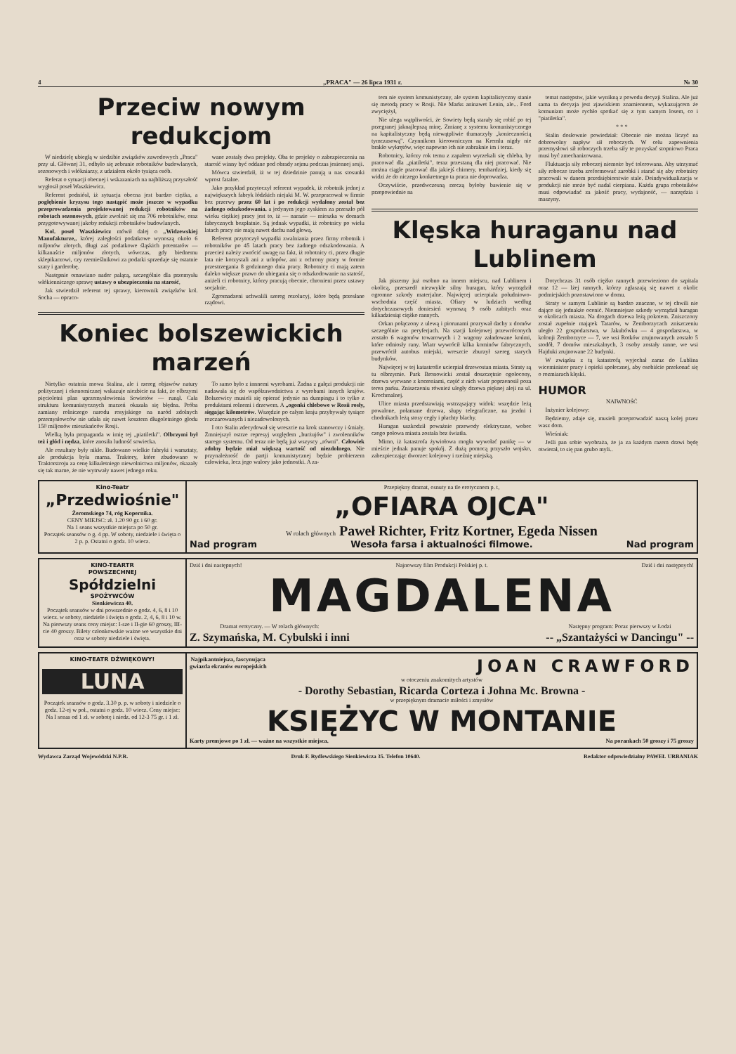4 „PRACA" — 26 lipca 1931 r. № 30
Przeciw nowym redukcjom
W niedzielę ubiegłą w siedzibie związków zawodowych „Praca" przy ul. Głównej 31, odbyło się zebranie robotników budowlanych, sezonowych i włókniarzy, z udziałem około tysiąca osób.
Referat o sytuacji obecnej i wskazaniach na najbliższą przyszłość wygłosił poseł Waszkiewicz.
Referent podniósł, iż sytuacja obecna jest bardzo ciężka, a pogłębienie kryzysu tego nastąpić może jeszcze w wypadku przeprowadzenia projektowanej redukcji robotników na robotach sezonowych, gdzie zwolnić się ma 706 robotników, oraz przygotowywanej jakoby redukcji robotników budowlanych.
Kol. poseł Waszkiewicz mówił dalej o „Widzewskiej Manufakturze„ której zaległości podatkowe wynoszą około 6 miljonów złotych, długi zaś podatkowe śląskich potentatów — kilkanaście miljonów złotych, wówczas, gdy biednemu sklepikarzowi, czy rzemieślnikowi za podatki sprzedaje się ostatnie szaty i garderobę.
Następnie omawiano nader palącą, szczególnie dla przemysłu włókienniczego sprawę ustawy o ubezpieczeniu na starość,
Jak stwierdził referent tej sprawy, kierownik związków kol. Socha — opraco-
wane zostały dwa projekty. Oba te projekty o zabezpieczeniu na starość winny być oddane pod obrady sejmu podczas jesiennej sesji.
Mówca stwierdził, iż w tej dziedzinie panują u nas stosunki wprost fatalne.
Jako przykład przytoczył referent wypadek, iż robotnik jednej z największych fabryk łódzkich niejaki M. W. przepracował w firmie bez przerwy przez 60 lat i po redukcji wydalony został bez żadnego odszkodowania. a jedynym jego zyskiem za przeszło pół wieku ciężkiej pracy jest to, iż — narazie — mieszka w domach fabrycznych bezpłatnie. Są jednak wypadki, iż robotnicy po wielu latach pracy nie mają nawet dachu nad głową.
Referent przytoczył wypadki zwalniania przez firmy robotnik i robotników po 45 latach pracy bez żadnego odszkodowania. A przecież należy zwrócić uwagę na fakt, iż robotnicy ci, przez długie lata nie korzystali ani z urlopów, ani z ochrony pracy w formie przestrzegania 8 godzinnego dnia pracy. Robotnicy ci mają zatem daleko większe prawo do ubiegania się o odszkodowanie na statość, aniżeli ci robotnicy, którzy pracują obecnie, chronieni przez ustawy socjalnie.
Zgromadzeni uchwalili szereg rezolucyj, które będą przesłane rządowi.
Koniec bolszewickich marzeń
Nietylko ostatnia mowa Stalina, ale i rzereg objawów natury politycznej i ekonomicznej wskazuje niezbicie na fakt, że olbrzymi pięcioletni plan uprzemysłowienia Sowietów — runął. Cała struktura komunistycznych marzeń okazała się błędna. Próba zamiany rolniczego narodu rosyjskiego na naród zdolnych przemysłowców nie udała się nawet kosztem długoletniego głodu 150 miljonów mieszkańców Rosji.
Wielką była propaganda w imię tej „piatiletki". Olbrzymi był też i głód i nędza, które znosiła ludność sowiecka.
Ale rezultaty były nikłe. Budowano wielkie fabryki i warsztaty, ale produkcja była marna. Traktory, które zbudowano w Traktorstroju za cenę kilkuletniego niewolnictwa miljonów, okazały się tak marne, że nie wytrwały nawet jednego roku.
To samo było z innnemi wyrobami. Żadna z gałęzi produkcji nie nadawała się do współzawodnictwa z wyrobami innych krajów. Bolszewicy musieli się opierać jedynie na dumpingu i to tylko z produktami rolnemi i drzewem. A „ogonki chlebowe w Rosii rosły, sięgając kilometrów. Wszędzie po całym kraju przybywały tysiące rozczarowanych i niezadowolonych.
I oto Stalin zdecydował się wreszcie na krok stanowczy i śmiały. Zmniejszył ostrze represyj względem „burżujów" i zwolenników starego systemu. Od teraz nie będą już wszyscy „równi". Człowiek zdolny będzie miał większą wartość od niezdolnego. Nie przynależność do partji komunistycznej będzie probierzem człowieka, lecz jego walory jako jednostki. A za-
tem nie system komunistyczny, ale system kapitalistyczny stanie się metodą pracy w Rosji. Nie Marks aninawet Lenin, ale... Ford zwyciężył,
Nie ulega wątpliwości, że Sowiety będą starały się robić po tej przegranej jaknajlepszą minę. Zmianę z systemu komunistycznego na kapitalistyczny będą niewątpliwie tłumaczyły „koniecznością tymczasową". Czynnikom kierowniczym na Kremlu nigdy nie brakło wykrętów, więc napewno ich nie zabraknie im i teraz.
Robotnicy, którzy rok temu z zapałem wyrzekali się chleba, by pracować dla „piatiletki", teraz przestaną dla niej pracować. Nie można ciągle pracować dla jakiejś chimery, tembardziej, kiedy się widzi że do niczego konkretnego ta praca nie doprowadza.
Oczywiście, przedwczesną rzeczą byłoby bawienie się w przepowiednie na
temat następstw, jakie wynikną z powodu decyzji Stalina. Ale już sama ta decyzja jest zjawiskiem znamiennem, wykazującem że komunizm może rychło spotkać się z tym samym losem, co i "piatiletka".
* * *
Stalin dosłownie powiedział: Obecnie nie można liczyć na dobrowolny napływ sił roboczych. W celu zapewnienia przemysłowi sił roboczych trzeba siły te pozyskać stopniowo Praca musi być zmechanizowana.
Fluktuacja siły roboczej niemoże być tolerowana. Aby utrzymać siły robocze trzeba zreformować zarobki i starać się aby robotnicy pracowali w danem przedsiębiorstwie stale. Deindywidualizacja w produkcji nie może być nadal cierpiana. Każda grupa robotników musi odpowiadać za jakość pracy, wydajność, — narzędzia i maszyny.
Klęska huraganu nad Lublinem
Jak piszemy już osobno na innem miejscu, nad Lublinem i okolicą, przeszedł niezwykle silny huragan, który wyrządził ogromne szkody materjalne. Najwięcej ucierpiała południowo-wschodnia część miasta. Ofiary w ludziach według dotychczasowych doniesień wynoszą 9 osób zabitych oraz kilkadziesiąt ciężko rannych.
Orkan połączony z ulewą i piorunami pozrywał dachy z domów szczególnie na peryferjach. Na stacji kolejowej przewróconych zostało 6 wagonów towarowych i 2 wagony załadowane końmi, które odniosły rany. Wiatr wywrócił kilka kominów fabrycznych, przewrócił autobus miejski, wreszcie zburzył szereg starych budynków.
Najwięcej w tej katastrofie ucierpiał drzewostan miasta. Straty są tu olbrzymie. Park Bronowicki został doszczętnie ogołocony, drzewa wyrwane z korzeniami, część z nich wiatr poprzenosił poza teren parku. Zniszczeniu również uległy drzewa pięknej aleji na ul. Krochmalnej.
Ulice miasta przedstawiają wstrząsający widok: wszędzie leżą powalone, połamane drzewa, słupy telegraficzne, na jezdni i chodnikach leżą stosy cegły i płachty blachy.
Huragan uszkodził poważnie przewody elektryczne, wobec czego połowa miasta została bez światła.
Mimo, iż katastrofa żywiołowa mogła wywołać panikę — w mieście jednak panuje spokój. Z dużą pomocą przyszło wojsko, zabezpieczając dworzec kolejowy i rzeźnię miejską.
Dotychczas 31 osób ciężko rannych przewieziono do szpitala oraz 12 — lżej rannych, którzy zgłaszają się nawet z okolic podmiejskich pozostawiono w domu.
Straty w samym Lublinie są bardzo znaczne, w tej chwili nie dające się jednakże ocenić. Niemniejsze szkody wyrządził huragan w okolicach miasta. Na drogach drzewa leżą pokotem. Zniszczony został zupełnie majątek Tatarów, w Zemborzycach zniszczeniu uległo 22 gospodarstwa, w Jakubówku — 4 gospodarstwa, w kolonji Zemborzyce — 7, we wsi Rotków zrujnowanych zostało 5 stodół, 7 domów mieszkalnych, 3 osoby zostały ranne, we wsi Hajduki zrujnowane 22 budynki.
W związku z tą katastrofą wyjechał zaraz do Lublina wiceminister pracy i opieki społecznej, aby osobiście przekonać się o rozmiarach klęski.
HUMOR
NAIWNOŚĆ
Inżynier kolejowy:
Będziemy, zdaje się, musieli przeprowadzić naszą kolej przez wasz dom.
Wieśniak:
Jeśli pan sobie wyobraża, że ja za każdym razem drzwi będę otwierał, to się pan grubo myli..
Kino-Teatr
„Przedwiośnie"
Żeromskiego 74, róg Kopernika.
CENY MIEJSC: zł. 1.20 90 gr. i 60 gr.
Na 1 seans wszystkie miejsca po 50 gr.
Początek seansów o g. 4 pp. W soboty, niedziele i święta o 2 p. p. Ostatni o godz. 10 wiecz.
Przepiękny dramat, osnuty na tle erotycznem p. t,
„OFIARA OJCA"
W rolach głównych Paweł Richter, Fritz Kortner, Egeda Nissen
Nad program Wesoła farsa i aktualności filmowe. Nad program
KINO-TEARTR
POWSZECHNEJ
Spółdzielni
SPOŻYWCÓW
Sienkiewicza 40.
Początek seansów w dni powszednie o godz. 4, 6, 8 i 10 wiecz. w soboty, niedziele i święta o godz. 2, 4, 6, 8 i 10 w. Na pierwszy seans ceny miejsc: I-sze i II-gie 60 groszy, III-cie 40 groszy. Bilety członkowskie ważne we wszystkie dni oraz w soboty niedziele i święta.
Dziś i dni następnych! Najnowszy film Produkcji Polskiej p. t. Dziś i dni następnych!
MAGDALENA
Dramat erotyczny. — W rolach głównych:
Z. Szymańska, M. Cybulski i inni Następny program: Poraz pierwszy w Łodzi
-- „Szantażyści w Dancingu" --
KINO-TEATR DŹWIĘKOWY!
LUNA
Początek seansów o godz. 3.30 p. p. w soboty i niedziele o godz. 12-ej w poł., ostatni o godz. 10 wiecz. Ceny miejsc: Na I senas od 1 zł. w sobotę i niedz. od 12-3 75 gr. i 1 zł.
Najpikantniejsza, fascynująca
gwiazda ekranów europejskich JOAN CRAWFORD
w otoczeniu znakomitych artystów
- Dorothy Sebastian, Ricarda Corteza i Johna Mc. Browna -
w przepięknym dramacie miłości i zmysłów
KSIĘŻYC W MONTANIE
Karty premjowe po 1 zł. — ważne na wszystkie miejsca. Na porankach 50 groszy i 75 groszy
Wydawca Zarząd Wojewódzki N.P.R. Druk F. Rydlewskiego Sienkiewicza 35. Telefon 10640. Redaktor odpowiedzialny PAWEŁ URBANIAK